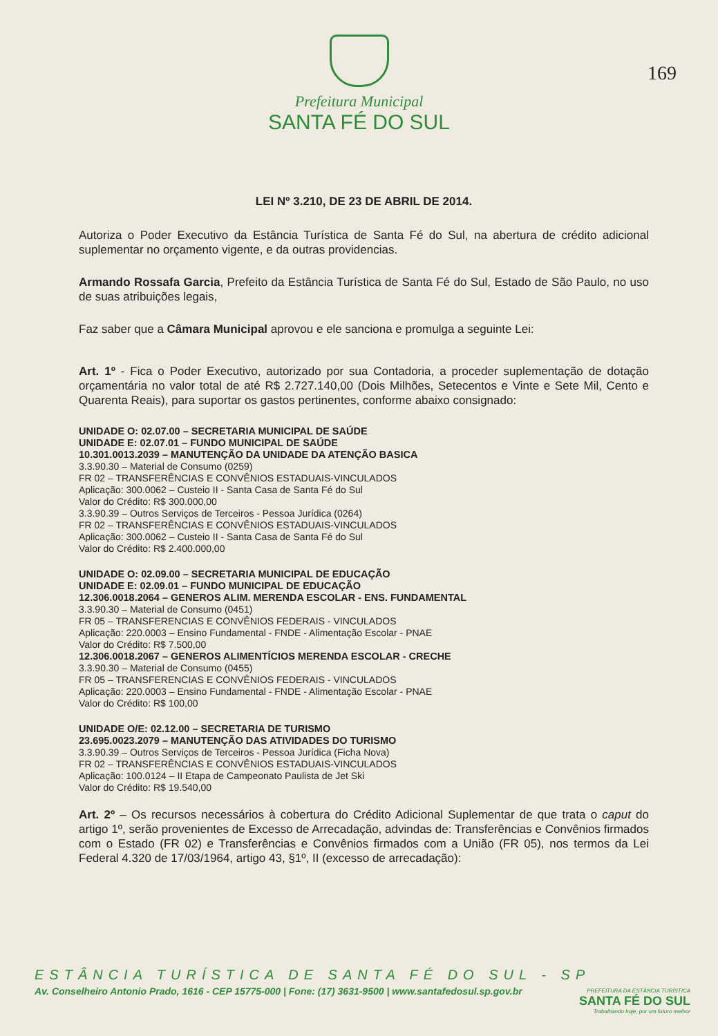Prefeitura Municipal
SANTA FÉ DO SUL
169
LEI Nº 3.210, DE 23 DE ABRIL DE 2014.
Autoriza o Poder Executivo da Estância Turística de Santa Fé do Sul, na abertura de crédito adicional suplementar no orçamento vigente, e da outras providencias.
Armando Rossafa Garcia, Prefeito da Estância Turística de Santa Fé do Sul, Estado de São Paulo, no uso de suas atribuições legais,
Faz saber que a Câmara Municipal aprovou e ele sanciona e promulga a seguinte Lei:
Art. 1º - Fica o Poder Executivo, autorizado por sua Contadoria, a proceder suplementação de dotação orçamentária no valor total de até R$ 2.727.140,00 (Dois Milhões, Setecentos e Vinte e Sete Mil, Cento e Quarenta Reais), para suportar os gastos pertinentes, conforme abaixo consignado:
UNIDADE O: 02.07.00 – SECRETARIA MUNICIPAL DE SAÚDE
UNIDADE E: 02.07.01 – FUNDO MUNICIPAL DE SAÚDE
10.301.0013.2039 – MANUTENÇÃO DA UNIDADE DA ATENÇÃO BASICA
3.3.90.30 – Material de Consumo (0259)
FR 02 – TRANSFERÊNCIAS E CONVÊNIOS ESTADUAIS-VINCULADOS
Aplicação: 300.0062 – Custeio II - Santa Casa de Santa Fé do Sul
Valor do Crédito: R$ 300.000,00
3.3.90.39 – Outros Serviços de Terceiros - Pessoa Jurídica (0264)
FR 02 – TRANSFERÊNCIAS E CONVÊNIOS ESTADUAIS-VINCULADOS
Aplicação: 300.0062 – Custeio II - Santa Casa de Santa Fé do Sul
Valor do Crédito: R$ 2.400.000,00
UNIDADE O: 02.09.00 – SECRETARIA MUNICIPAL DE EDUCAÇÃO
UNIDADE E: 02.09.01 – FUNDO MUNICIPAL DE EDUCAÇÃO
12.306.0018.2064 – GENEROS ALIM. MERENDA ESCOLAR - ENS. FUNDAMENTAL
3.3.90.30 – Material de Consumo (0451)
FR 05 – TRANSFERENCIAS E CONVÊNIOS FEDERAIS - VINCULADOS
Aplicação: 220.0003 – Ensino Fundamental - FNDE - Alimentação Escolar - PNAE
Valor do Crédito: R$ 7.500,00
12.306.0018.2067 – GENEROS ALIMENTÍCIOS MERENDA ESCOLAR - CRECHE
3.3.90.30 – Material de Consumo (0455)
FR 05 – TRANSFERENCIAS E CONVÊNIOS FEDERAIS - VINCULADOS
Aplicação: 220.0003 – Ensino Fundamental - FNDE - Alimentação Escolar - PNAE
Valor do Crédito: R$ 100,00
UNIDADE O/E: 02.12.00 – SECRETARIA DE TURISMO
23.695.0023.2079 – MANUTENÇÃO DAS ATIVIDADES DO TURISMO
3.3.90.39 – Outros Serviços de Terceiros - Pessoa Jurídica (Ficha Nova)
FR 02 – TRANSFERÊNCIAS E CONVÊNIOS ESTADUAIS-VINCULADOS
Aplicação: 100.0124 – II Etapa de Campeonato Paulista de Jet Ski
Valor do Crédito: R$ 19.540,00
Art. 2º – Os recursos necessários à cobertura do Crédito Adicional Suplementar de que trata o caput do artigo 1º, serão provenientes de Excesso de Arrecadação, advindas de: Transferências e Convênios firmados com o Estado (FR 02) e Transferências e Convênios firmados com a União (FR 05), nos termos da Lei Federal 4.320 de 17/03/1964, artigo 43, §1º, II (excesso de arrecadação):
ESTÂNCIA TURÍSTICA DE SANTA FÉ DO SUL - SP
Av. Conselheiro Antonio Prado, 1616 - CEP 15775-000 | Fone: (17) 3631-9500 | www.santafedosul.sp.gov.br
PREFEITURA DA ESTÂNCIA TURÍSTICA
SANTA FÉ DO SUL
Trabalhando hoje, por um futuro melhor